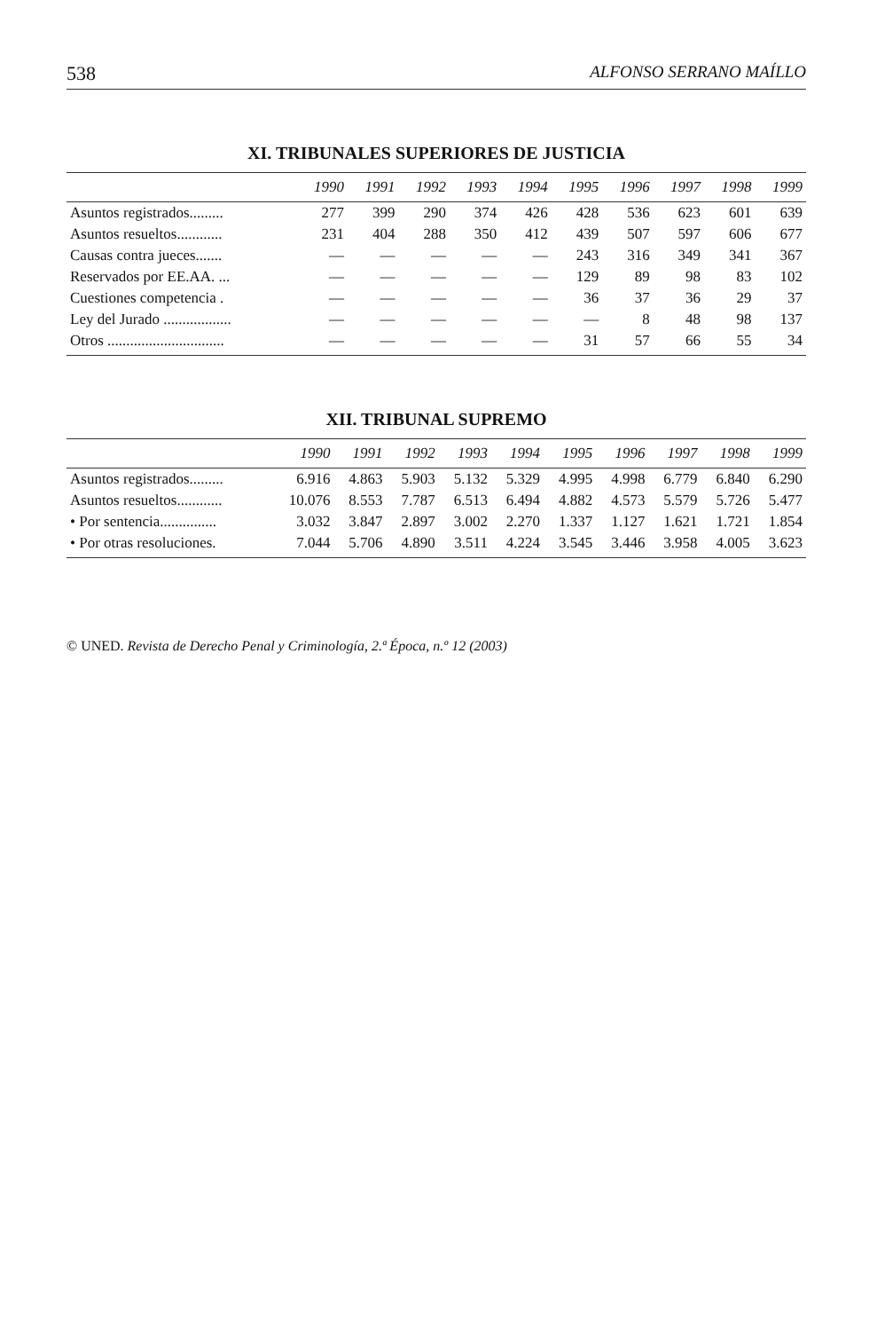538 ALFONSO SERRANO MAÍLLO
XI. TRIBUNALES SUPERIORES DE JUSTICIA
| | 1990 | 1991 | 1992 | 1993 | 1994 | 1995 | 1996 | 1997 | 1998 | 1999 |
| --- | --- | --- | --- | --- | --- | --- | --- | --- | --- | --- |
| Asuntos registrados......... | 277 | 399 | 290 | 374 | 426 | 428 | 536 | 623 | 601 | 639 |
| Asuntos resueltos............ | 231 | 404 | 288 | 350 | 412 | 439 | 507 | 597 | 606 | 677 |
| Causas contra jueces....... | — | — | — | — | — | 243 | 316 | 349 | 341 | 367 |
| Reservados por EE.AA. ... | — | — | — | — | — | 129 | 89 | 98 | 83 | 102 |
| Cuestiones competencia . | — | — | — | — | — | 36 | 37 | 36 | 29 | 37 |
| Ley del Jurado .................. | — | — | — | — | — | — | 8 | 48 | 98 | 137 |
| Otros ............................... | — | — | — | — | — | 31 | 57 | 66 | 55 | 34 |
XII. TRIBUNAL SUPREMO
| | 1990 | 1991 | 1992 | 1993 | 1994 | 1995 | 1996 | 1997 | 1998 | 1999 |
| --- | --- | --- | --- | --- | --- | --- | --- | --- | --- | --- |
| Asuntos registrados......... | 6.916 | 4.863 | 5.903 | 5.132 | 5.329 | 4.995 | 4.998 | 6.779 | 6.840 | 6.290 |
| Asuntos resueltos............ | 10.076 | 8.553 | 7.787 | 6.513 | 6.494 | 4.882 | 4.573 | 5.579 | 5.726 | 5.477 |
| • Por sentencia............... | 3.032 | 3.847 | 2.897 | 3.002 | 2.270 | 1.337 | 1.127 | 1.621 | 1.721 | 1.854 |
| • Por otras resoluciones. | 7.044 | 5.706 | 4.890 | 3.511 | 4.224 | 3.545 | 3.446 | 3.958 | 4.005 | 3.623 |
© UNED. Revista de Derecho Penal y Criminología, 2.ª Época, n.º 12 (2003)